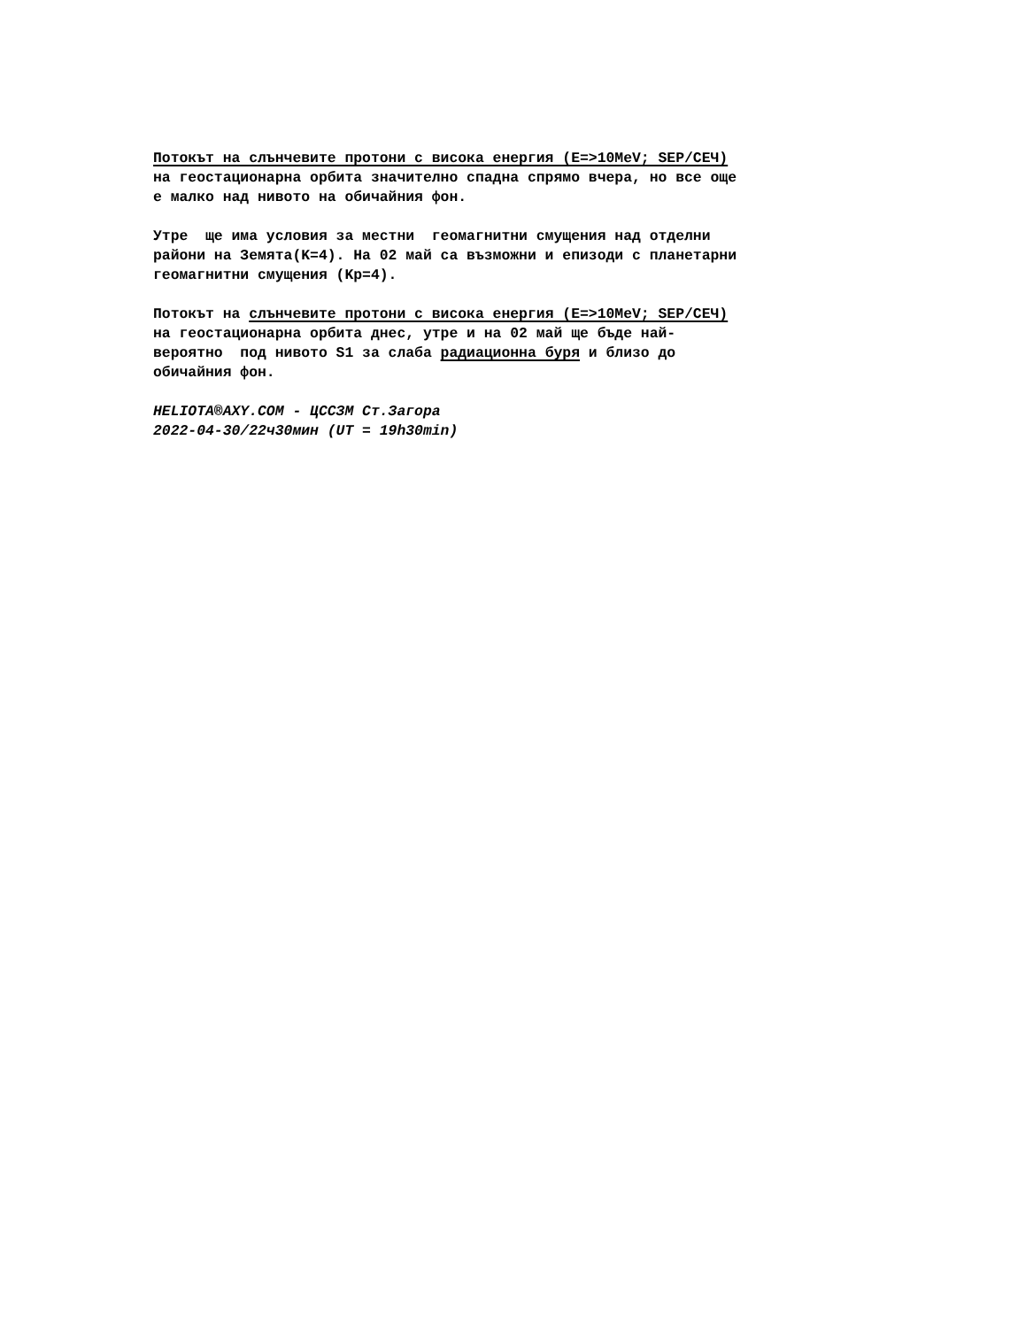Потокът на слънчевите протони с висока енергия (E=>10MeV; SEP/СЕЧ) на геостационарна орбита значително спадна спрямо вчера, но все още е малко над нивото на обичайния фон.
Утре ще има условия за местни геомагнитни смущения над отделни райони на Земята(K=4). На 02 май са възможни и епизоди с планетарни геомагнитни смущения (Kp=4).
Потокът на слънчевите протони с висока енергия (E=>10MeV; SEP/СЕЧ) на геостационарна орбита днес, утре и на 02 май ще бъде най- вероятно под нивото S1 за слаба радиационна буря и близо до обичайния фон.
HELIOTA®AXY.COM - ЦССЗМ Ст.Загора 2022-04-30/22ч30мин (UT = 19h30min)